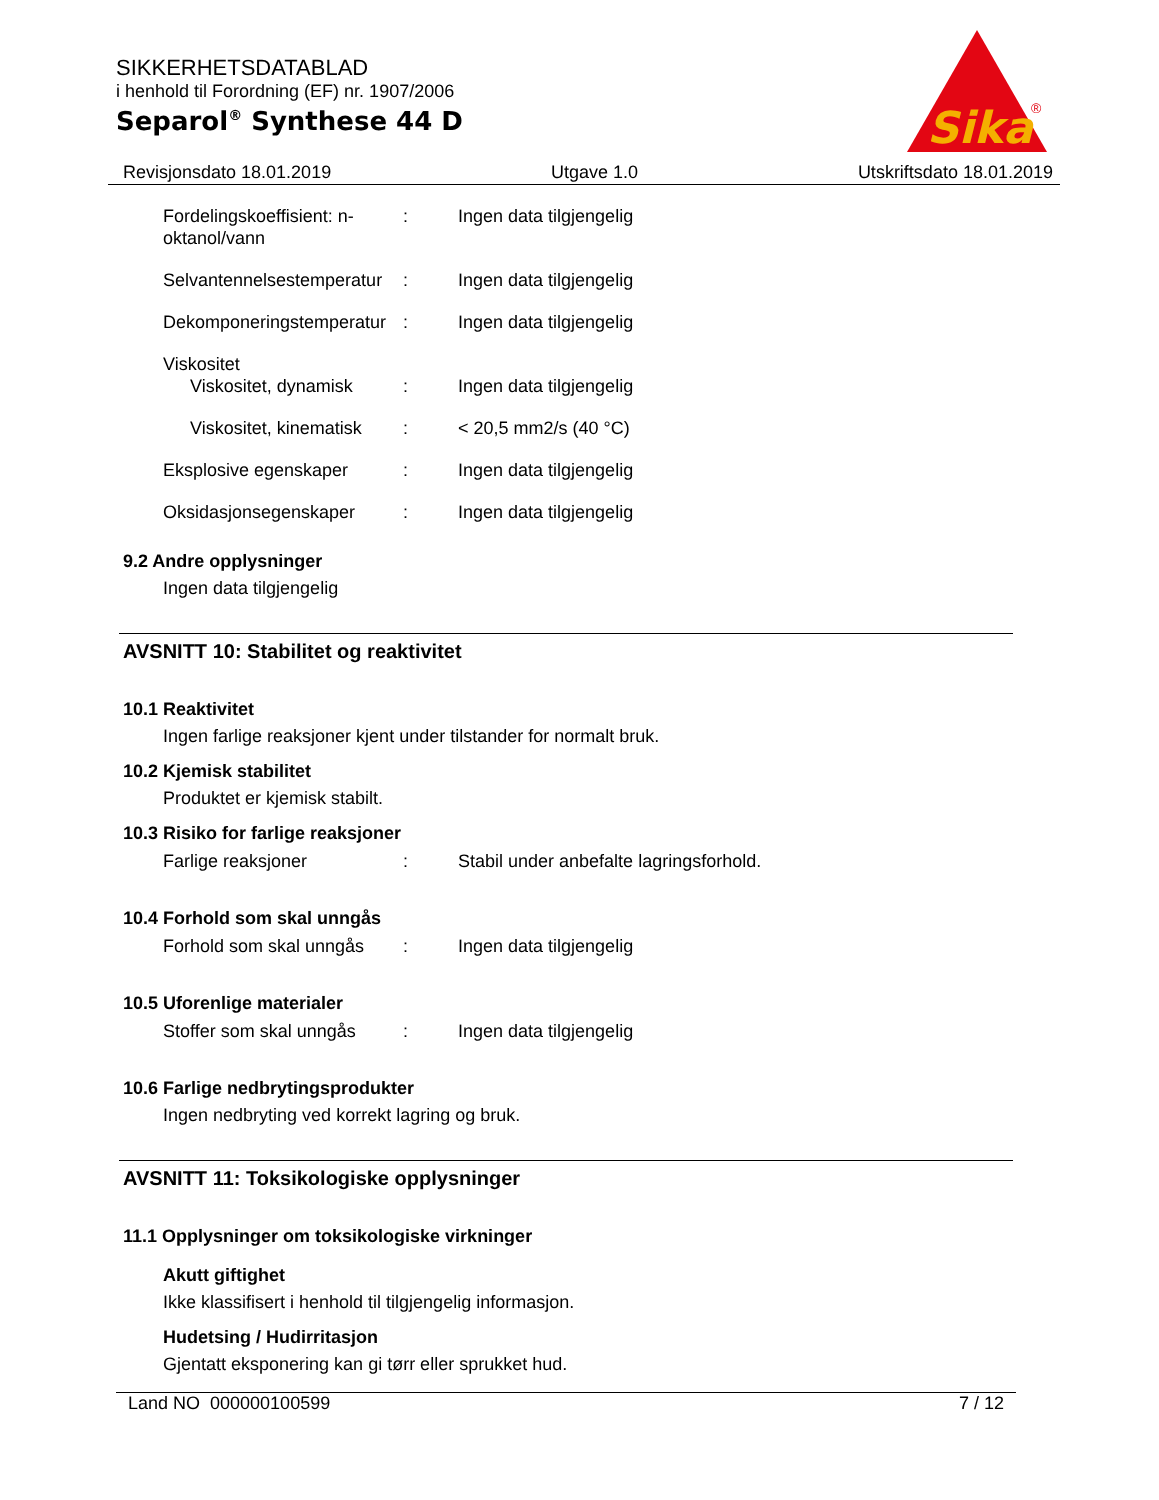SIKKERHETSDATABLAD
i henhold til Forordning (EF) nr. 1907/2006
Separol<sup>®</sup> Synthese 44 D
Sika
®
Revisjonsdato 18.01.2019 Utgave 1.0 Utskriftsdato 18.01.2019
Fordelingskoeffisient: n-oktanol/vann
: Ingen data tilgjengelig
Selvantennelsestemperatur
: Ingen data tilgjengelig
Dekomponeringstemperatur
: Ingen data tilgjengelig
Viskositet
Viskositet, dynamisk
: Ingen data tilgjengelig
Viskositet, kinematisk
: < 20,5 mm2/s (40 °C)
Eksplosive egenskaper : Ingen data tilgjengelig
Oksidasjonsegenskaper : Ingen data tilgjengelig
9.2 Andre opplysninger
Ingen data tilgjengelig
AVSNITT 10: Stabilitet og reaktivitet
10.1 Reaktivitet
Ingen farlige reaksjoner kjent under tilstander for normalt bruk.
10.2 Kjemisk stabilitet
Produktet er kjemisk stabilt.
10.3 Risiko for farlige reaksjoner
Farlige reaksjoner : Stabil under anbefalte lagringsforhold.
10.4 Forhold som skal unngås
Forhold som skal unngås
: Ingen data tilgjengelig
10.5 Uforenlige materialer
Stoffer som skal unngås
: Ingen data tilgjengelig
10.6 Farlige nedbrytingsprodukter
Ingen nedbryting ved korrekt lagring og bruk.
AVSNITT 11: Toksikologiske opplysninger
11.1 Opplysninger om toksikologiske virkninger
Akutt giftighet
Ikke klassifisert i henhold til tilgjengelig informasjon.
Hudetsing / Hudirritasjon
Gjentatt eksponering kan gi tørr eller sprukket hud.
Land NO 000000100599 7 / 12